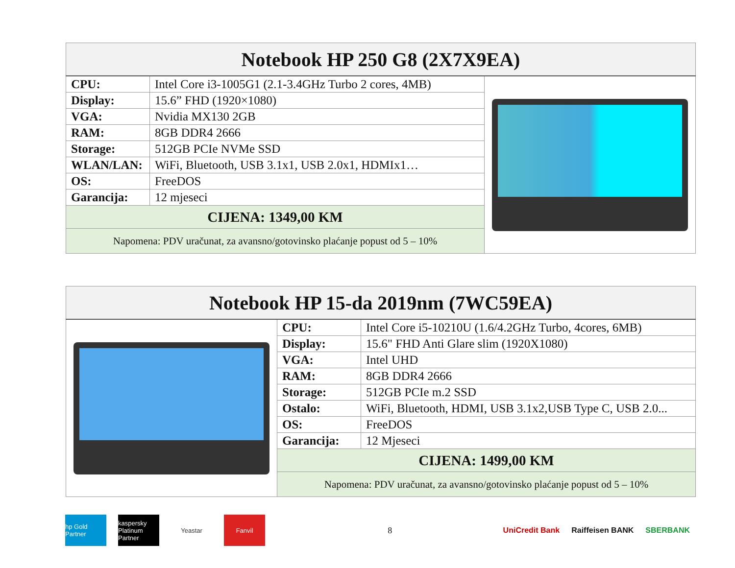| Notebook HP 250 G8 (2X7X9EA) | | |
| --- | --- | --- |
| CPU: | Intel Core i3-1005G1 (2.1-3.4GHz Turbo 2 cores, 4MB) | |
| Display: | 15.6” FHD (1920×1080) | |
| VGA: | Nvidia MX130 2GB | |
| RAM: | 8GB DDR4 2666 | |
| Storage: | 512GB PCIe NVMe SSD | |
| WLAN/LAN: | WiFi, Bluetooth, USB 3.1x1, USB 2.0x1, HDMIx1… | |
| OS: | FreeDOS | |
| Garancija: | 12 mjeseci | |
| CIJENA: 1349,00 KM | | |
| Napomena: PDV uračunat, za avansno/gotovinsko plaćanje popust od 5 – 10% | | |
| Notebook HP 15-da 2019nm (7WC59EA) | | |
| --- | --- | --- |
| | CPU: | Intel Core i5-10210U (1.6/4.2GHz Turbo, 4cores, 6MB) |
| | Display: | 15.6" FHD Anti Glare slim (1920X1080) |
| | VGA: | Intel UHD |
| | RAM: | 8GB DDR4 2666 |
| | Storage: | 512GB PCIe m.2 SSD |
| | Ostalo: | WiFi, Bluetooth, HDMI, USB 3.1x2,USB Type C, USB 2.0... |
| | OS: | FreeDOS |
| | Garancija: | 12 Mjeseci |
| | CIJENA: 1499,00 KM | |
| | Napomena: PDV uračunat, za avansno/gotovinsko plaćanje popust od 5 – 10% | |
hp Gold Partner
kaspersky Platinum Partner
Yeastar Fanvil
8 UniCredit Bank Raiffeisen BANK SBERBANK